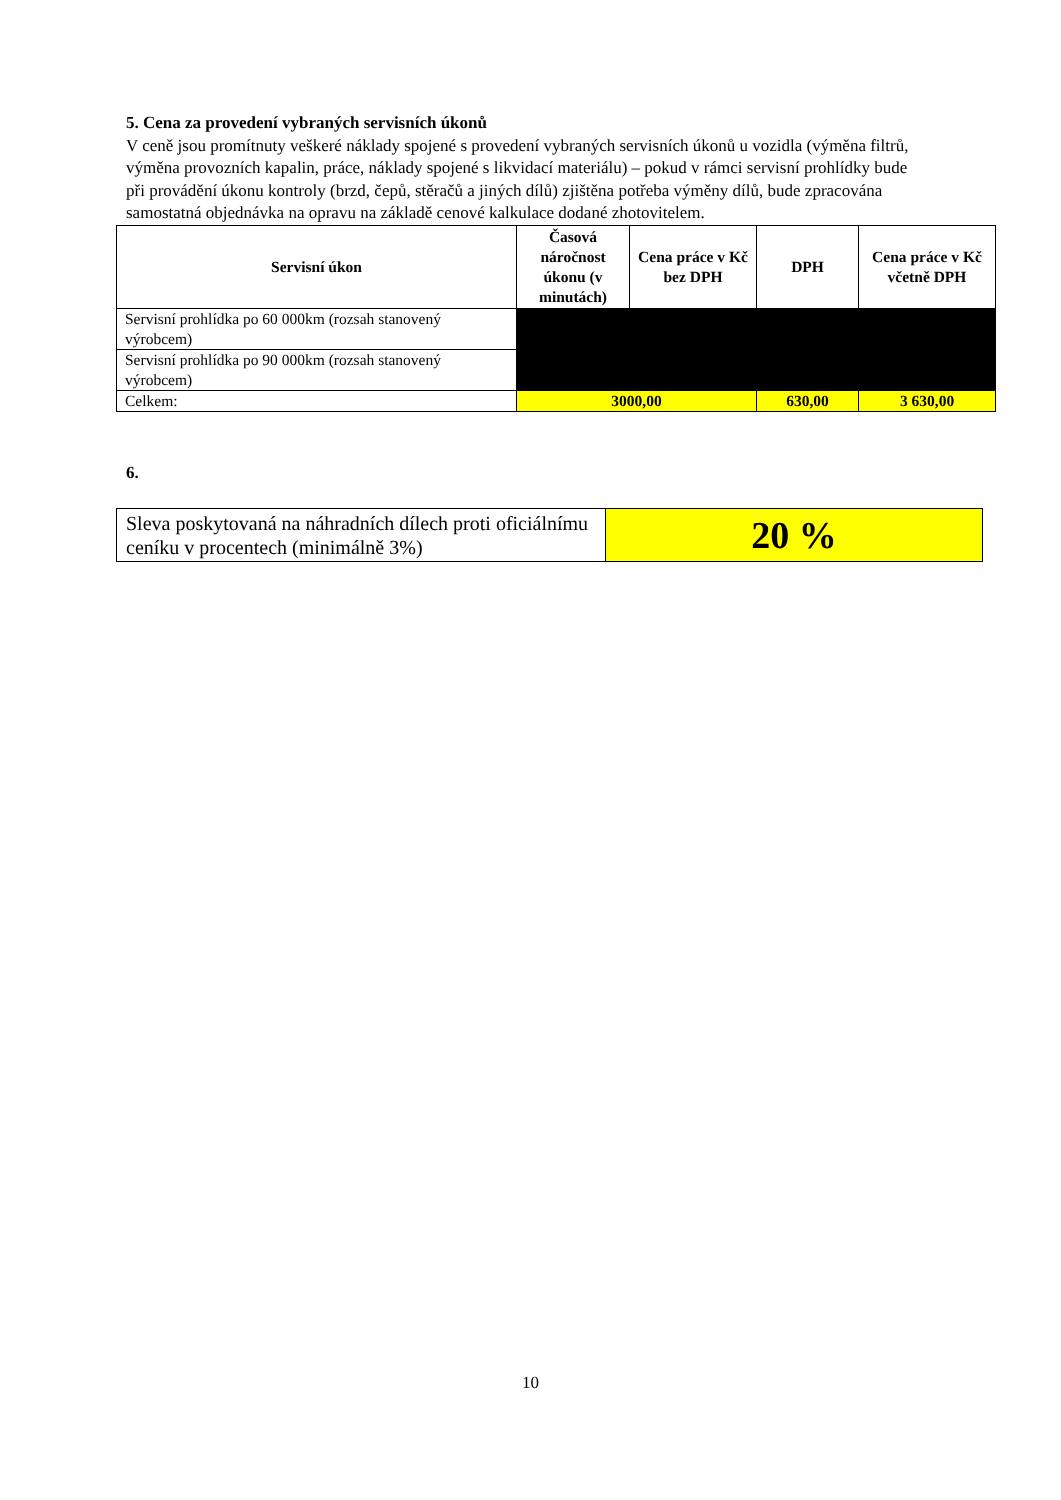5. Cena za provedení vybraných servisních úkonů
V ceně jsou promítnuty veškeré náklady spojené s provedení vybraných servisních úkonů u vozidla (výměna filtrů, výměna provozních kapalin, práce, náklady spojené s likvidací materiálu) – pokud v rámci servisní prohlídky bude při provádění úkonu kontroly (brzd, čepů, stěračů a jiných dílů) zjištěna potřeba výměny dílů, bude zpracována samostatná objednávka na opravu na základě cenové kalkulace dodané zhotovitelem.
| Servisní úkon | Časová náročnost úkonu (v minutách) | Cena práce v Kč bez DPH | DPH | Cena práce v Kč včetně DPH |
| --- | --- | --- | --- | --- |
| Servisní prohlídka po 60 000km (rozsah stanovený výrobcem) | | | | |
| Servisní prohlídka po 90 000km (rozsah stanovený výrobcem) | | | | |
| Celkem: | 3000,00 | | 630,00 | 3 630,00 |
6.
| Sleva poskytovaná na náhradních dílech proti oficiálnímu ceníku v procentech (minimálně 3%) | 20 % |
10